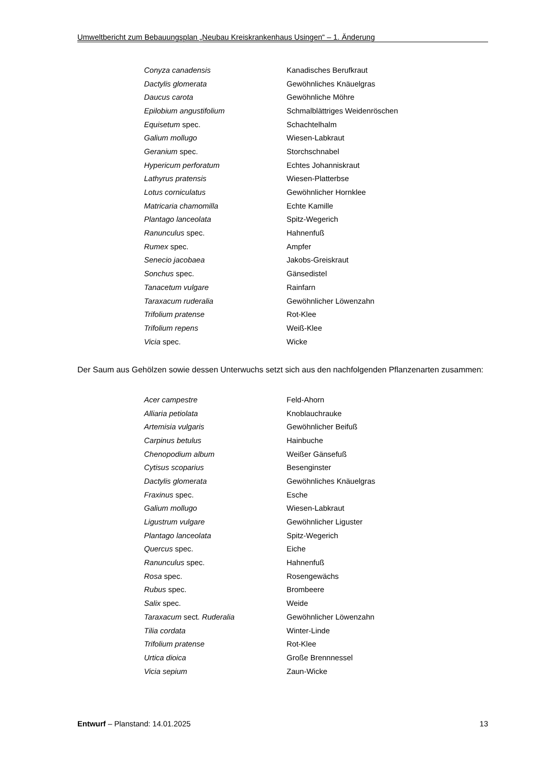Umweltbericht zum Bebauungsplan „Neubau Kreiskrankenhaus Usingen“ – 1. Änderung
| Conyza canadensis | Kanadisches Berufkraut |
| Dactylis glomerata | Gewöhnliches Knäuelgras |
| Daucus carota | Gewöhnliche Möhre |
| Epilobium angustifolium | Schmalblättriges Weidenröschen |
| Equisetum spec. | Schachtelhalm |
| Galium mollugo | Wiesen-Labkraut |
| Geranium spec. | Storchschnabel |
| Hypericum perforatum | Echtes Johanniskraut |
| Lathyrus pratensis | Wiesen-Platterbse |
| Lotus corniculatus | Gewöhnlicher Hornklee |
| Matricaria chamomilla | Echte Kamille |
| Plantago lanceolata | Spitz-Wegerich |
| Ranunculus spec. | Hahnenfuß |
| Rumex spec. | Ampfer |
| Senecio jacobaea | Jakobs-Greiskraut |
| Sonchus spec. | Gänsedistel |
| Tanacetum vulgare | Rainfarn |
| Taraxacum ruderalia | Gewöhnlicher Löwenzahn |
| Trifolium pratense | Rot-Klee |
| Trifolium repens | Weiß-Klee |
| Vicia spec. | Wicke |
Der Saum aus Gehölzen sowie dessen Unterwuchs setzt sich aus den nachfolgenden Pflanzenarten zusammen:
| Acer campestre | Feld-Ahorn |
| Alliaria petiolata | Knoblauchrauke |
| Artemisia vulgaris | Gewöhnlicher Beifuß |
| Carpinus betulus | Hainbuche |
| Chenopodium album | Weißer Gänsefuß |
| Cytisus scoparius | Besenginster |
| Dactylis glomerata | Gewöhnliches Knäuelgras |
| Fraxinus spec. | Esche |
| Galium mollugo | Wiesen-Labkraut |
| Ligustrum vulgare | Gewöhnlicher Liguster |
| Plantago lanceolata | Spitz-Wegerich |
| Quercus spec. | Eiche |
| Ranunculus spec. | Hahnenfuß |
| Rosa spec. | Rosengewächs |
| Rubus spec. | Brombeere |
| Salix spec. | Weide |
| Taraxacum sect. Ruderalia | Gewöhnlicher Löwenzahn |
| Tilia cordata | Winter-Linde |
| Trifolium pratense | Rot-Klee |
| Urtica dioica | Große Brennnessel |
| Vicia sepium | Zaun-Wicke |
Entwurf – Planstand: 14.01.2025 13